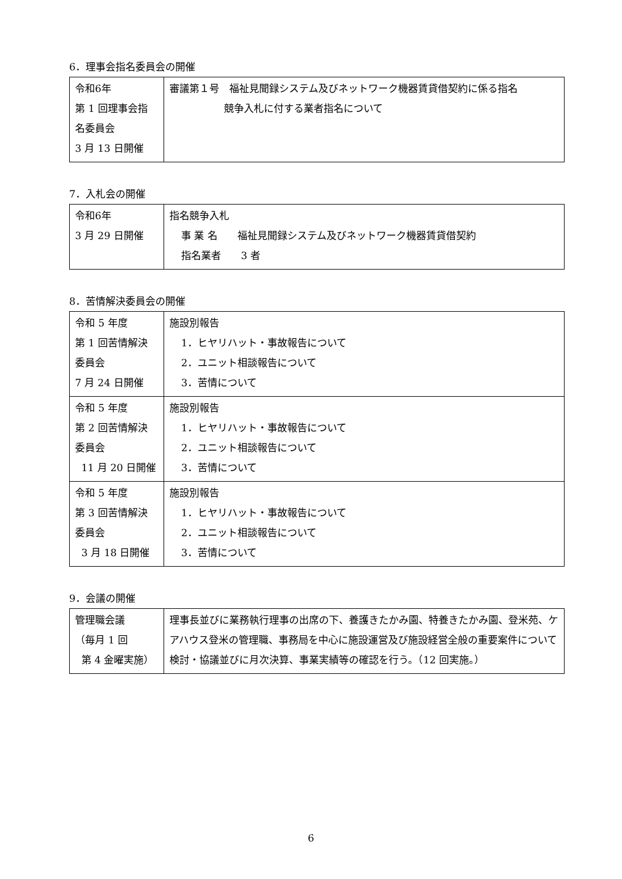6．理事会指名委員会の開催
| 令和6年 第 1 回理事会指 名委員会 3 月 13 日開催 | 審議第１号 福祉見聞録システム及びネットワーク機器賃貸借契約に係る指名 競争入札に付する業者指名について |
7．入札会の開催
| 令和6年 3 月 29 日開催 | 指名競争入札 事 業 名 福祉見聞録システム及びネットワーク機器賃貸借契約 指名業者 3 者 |
8．苦情解決委員会の開催
| 令和 5 年度 第 1 回苦情解決 委員会 7 月 24 日開催 | 施設別報告 1．ヒヤリハット・事故報告について 2．ユニット相談報告について 3．苦情について |
| 令和 5 年度 第 2 回苦情解決 委員会 11 月 20 日開催 | 施設別報告 1．ヒヤリハット・事故報告について 2．ユニット相談報告について 3．苦情について |
| 令和 5 年度 第 3 回苦情解決 委員会 3 月 18 日開催 | 施設別報告 1．ヒヤリハット・事故報告について 2．ユニット相談報告について 3．苦情について |
9．会議の開催
| 管理職会議 （毎月 1 回 第 4 金曜実施） | 理事長並びに業務執行理事の出席の下、養護きたかみ園、特養きたかみ園、登米苑、ケアハウス登米の管理職、事務局を中心に施設運営及び施設経営全般の重要案件について検討・協議並びに月次決算、事業実績等の確認を行う。（12 回実施。） |
6